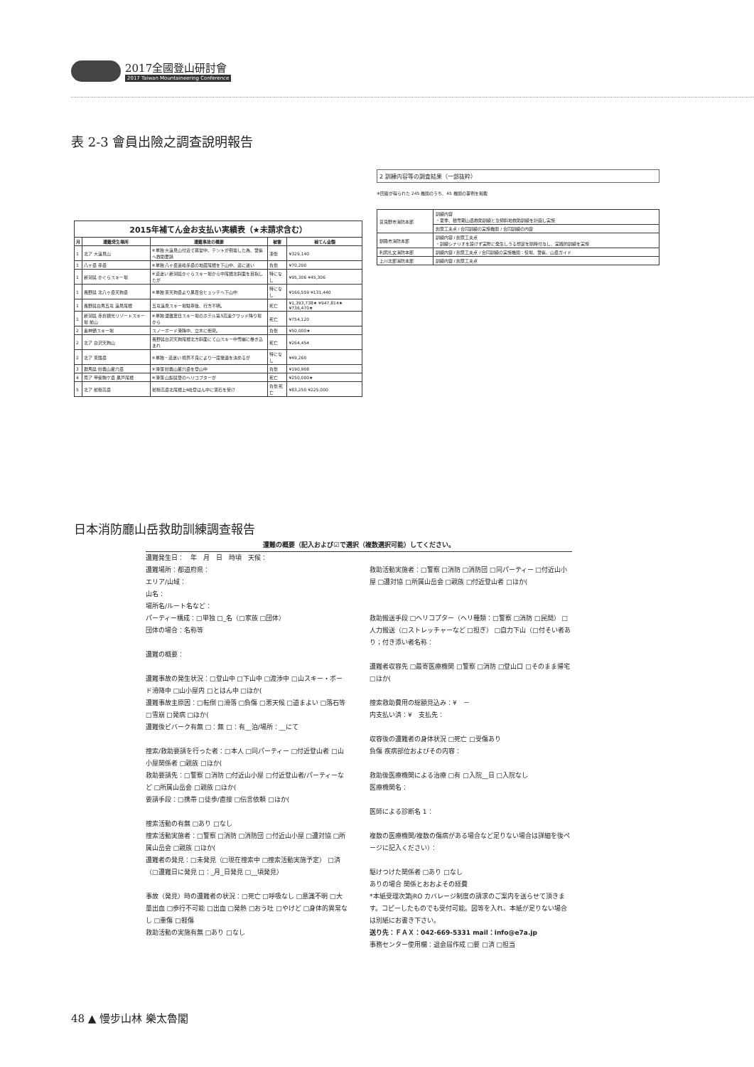2017全國登山研討會
2017 Taiwan Mountaineering Conference
表 2-3 會員出險之調查說明報告
2015年補てん金お支払い実績表（★未請求含む）
| 月 | 遭難発生場所 | 遭難事故の概要 | 被害 | 補てん金額 |
| --- | --- | --- | --- | --- |
| 1 | 北ア 大遠見山 | ※単独 大遠見山付近で幕営中、テントが倒壊した為、警察へ救助要請 | 凍傷 | ¥329,140 |
| 1 | 八ヶ岳 赤岳 | ※単独 八ヶ岳連峰赤岳の地蔵尾根を下山中、道に迷い | 負傷 | ¥70,200 |
| 1 | 新潟県 かぐらスキー場 | ※道迷い 新潟県かぐらスキー場から中尾根北斜面を目指したが | 特になし | ¥95,306 ¥45,306 |
| 1 | 長野県 北八ヶ岳天狗岳 | ※単独 東天狗岳より黒百合ヒュッテへ下山中 | 特になし | ¥166,559 ¥131,440 |
| 1 | 長野県白馬五竜 遠見尾根 | 五竜遠見スキー場駐車後、行方不明。 | 死亡 | ¥1,393,738★ ¥947,814★ ¥736,470★ |
| 1 | 新潟県 赤倉観光リゾートスキー場 前山 | ※単独 遭難翌日スキー場のホテル第5高速クワッド降り場から | 死亡 | ¥754,120 |
| 2 | 奥神鍋スキー場 | スノーボード滑降中、立木に衝突。 | 負傷 | ¥50,000★ |
| 2 | 北ア 白沢天狗山 | 長野県白沢天狗尾根北方斜面にて山スキー中雪崩に巻き込まれ | 死亡 | ¥264,454 |
| 2 | 北ア 東餓岳 | ※単独・道迷い 視界不良により一度撤退を決めるが | 特になし | ¥49,260 |
| 3 | 群馬県 妙義山星穴岳 | ※滑落 妙義山星穴岳を登山中 | 負傷 | ¥190,908 |
| 4 | 南ア 甲斐駒ケ岳 黒戸尾根 | ※滑落 山梨県警のヘリコプターが | 死亡 | ¥250,000★ |
| 5 | 北ア 前穂高岳 | 前穂高岳北尾根上4峰登はん中に落石を受け | 負傷 死亡 | ¥83,250 ¥225,000 |
2 訓練内容等の調査結果（一部抜粋）
※回答が得られた 245 機関のうち、45 機関の事例を掲載
| 富良野市消防本部 | 訓練内容 ・夏季、積雪期山岳救助訓練と急傾斜地救助訓練を計画し実施 |
| | 創意工夫点 / 合同訓練の実施機関 / 合同訓練の内容 |
| 釧路市消防本部 | 訓練内容 / 創意工夫点 ・訓練シナリオを設けず実際に発生しうる想定を随時付与し、実践的訓練を実施 |
| 利尻礼文消防本部 | 訓練内容 / 創意工夫点 / 合同訓練の実施機関：役場、警察、山岳ガイド |
| 上川北部消防本部 | 訓練内容 / 創意工夫点 |
日本消防廳山岳救助訓練調查報告
遭難の概要（記入および☑で選択（複数選択可能）してください。
遭難発生日：　年　月　日　時頃　天候：
遭難場所：都道府県：
エリア/山域：
山名：
場所名/ルート名など：
パーティー構成：□単独 □_名（□家族 □団体）
団体の場合：名称等
遭難の概要：
遭難事故の発生状況：□登山中 □下山中 □渡渉中 □山スキー・ボード滑降中 □山小屋内 □とはん中 □ほか(
遭難事故主原因：□転倒 □滑落 □負傷 □悪天候 □道まよい □落石等 □雪崩 □発病 □ほか(
遭難後ビバーク有無 □：無 □：有__泊/場所：__にて
捜索/救助要請を行った者：□本人 □同パーティー □付近登山者 □山小屋関係者 □親族 □ほか(
救助要請先：□警察 □消防 □付近山小屋 □付近登山者/パーティーなど □所属山岳会 □親族 □ほか(
要請手段：□携帯 □徒歩/直接 □伝言依頼 □ほか(
捜索活動の有無 □あり □なし
捜索活動実施者：□警察 □消防 □消防団 □付近山小屋 □遭対協 □所属山岳会 □親族 □ほか(
遭難者の発見：□未発見（□現在捜索中 □捜索活動実施予定） □済（□遭難日に発見 □：_月_日発見 □__頃発見）
事故（発見）時の遭難者の状況：□死亡 □呼吸なし □意識不明 □大量出血 □歩行不可能 □出血 □発熱 □おう吐 □やけど □身体的異常なし □重傷 □軽傷
救助活動の実施有無 □あり □なし
救助活動実施者：□警察 □消防 □消防団 □同パーティー □付近山小屋 □遭対協 □所属山岳会 □親族 □付近登山者 □ほか(
救助搬送手段 □ヘリコプター（ヘリ種類：□警察 □消防 □民間） □人力搬送（□ストレッチャーなど □担ぎ） □自力下山（□付そい者あり；付き添い者名称：
遭難者収容先 □最寄医療機関 □警察 □消防 □登山口 □そのまま帰宅 □ほか(
捜索救助費用の総額見込み：¥　－
内支払い済：¥　支払先：
収容後の遭難者の身体状況 □死亡 □受傷あり
負傷 疾病部位およびその内容：
救助後医療機関による治療 □有 □入院__日 □入院なし
医療機関名：
医師による診断名 1：
複数の医療機関/複数の傷病がある場合など足りない場合は詳細を後ページに記入ください）：
駆けつけた関係者 □あり □なし
ありの場合 関係とおおよその経費
*本紙受理次第jRO カバレージ制度の請求のご案内を送らせて頂きます。コピーしたものでも受付可能。図等を入れ、本紙が足りない場合は別紙にお書き下さい。
送り先：ＦＡＸ：042-669-5331 mail：info@e7a.jp
事務センター使用欄：退会届作成 □要 □済 □担当
48 ▲ 慢步山林 樂太魯閣